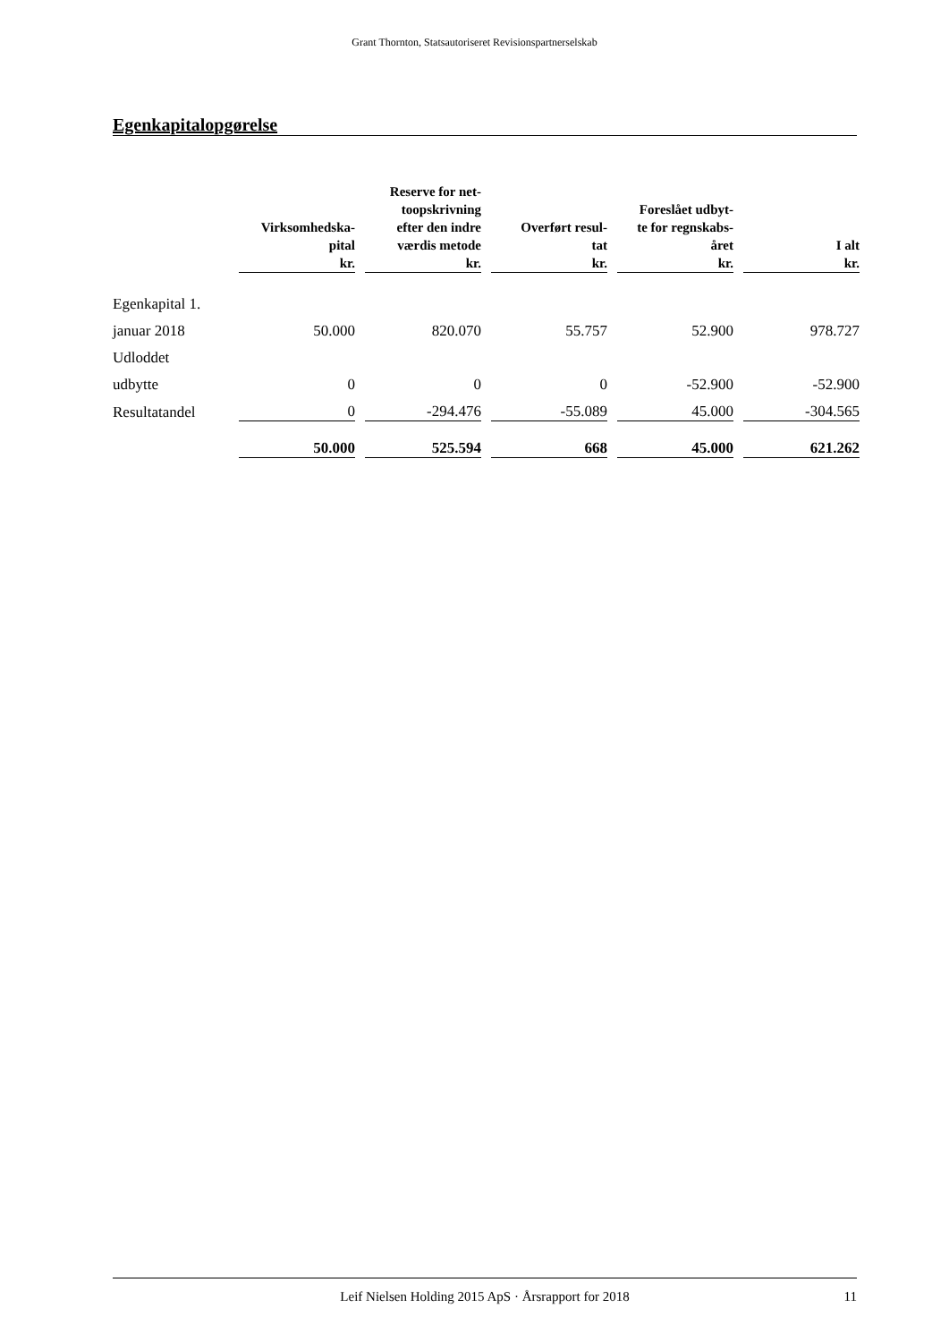Grant Thornton, Statsautoriseret Revisionspartnerselskab
Egenkapitalopgørelse
| | Virksomhedska- pital kr. | Reserve for net- toopskrivning efter den indre værdis metode kr. | Overført resul- tat kr. | Foreslået udbyt- te for regnskabs- året kr. | I alt kr. |
| --- | --- | --- | --- | --- | --- |
| Egenkapital 1. | | | | | |
| januar 2018 | 50.000 | 820.070 | 55.757 | 52.900 | 978.727 |
| Udloddet | | | | | |
| udbytte | 0 | 0 | 0 | -52.900 | -52.900 |
| Resultatandel | 0 | -294.476 | -55.089 | 45.000 | -304.565 |
| | 50.000 | 525.594 | 668 | 45.000 | 621.262 |
Leif Nielsen Holding 2015 ApS · Årsrapport for 2018 11